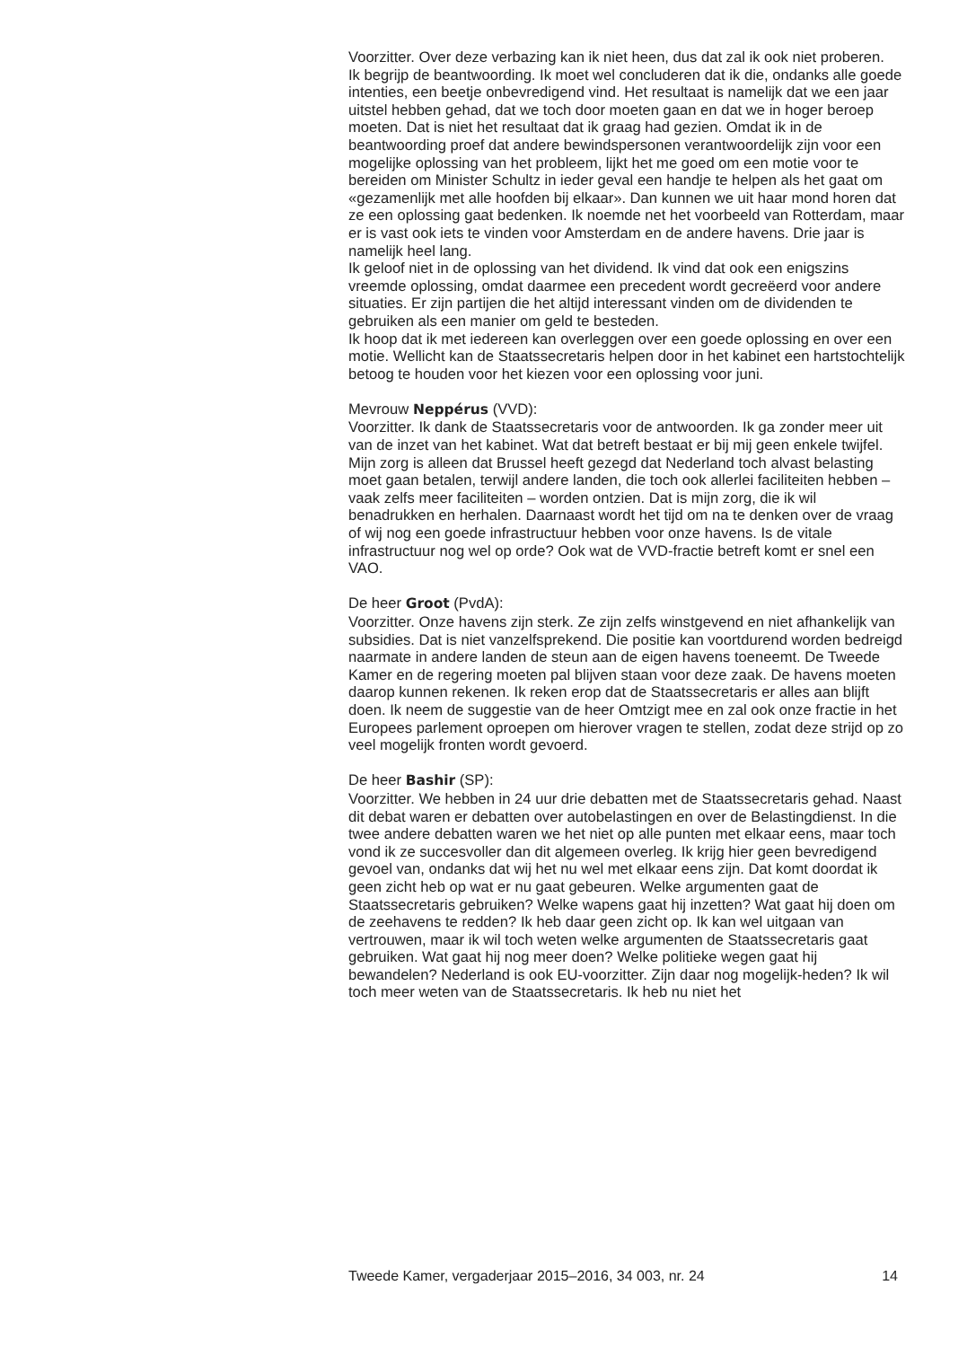Voorzitter. Over deze verbazing kan ik niet heen, dus dat zal ik ook niet proberen.
Ik begrijp de beantwoording. Ik moet wel concluderen dat ik die, ondanks alle goede intenties, een beetje onbevredigend vind. Het resultaat is namelijk dat we een jaar uitstel hebben gehad, dat we toch door moeten gaan en dat we in hoger beroep moeten. Dat is niet het resultaat dat ik graag had gezien. Omdat ik in de beantwoording proef dat andere bewindspersonen verantwoordelijk zijn voor een mogelijke oplossing van het probleem, lijkt het me goed om een motie voor te bereiden om Minister Schultz in ieder geval een handje te helpen als het gaat om «gezamenlijk met alle hoofden bij elkaar». Dan kunnen we uit haar mond horen dat ze een oplossing gaat bedenken. Ik noemde net het voorbeeld van Rotterdam, maar er is vast ook iets te vinden voor Amsterdam en de andere havens. Drie jaar is namelijk heel lang.
Ik geloof niet in de oplossing van het dividend. Ik vind dat ook een enigszins vreemde oplossing, omdat daarmee een precedent wordt gecreëerd voor andere situaties. Er zijn partijen die het altijd interessant vinden om de dividenden te gebruiken als een manier om geld te besteden.
Ik hoop dat ik met iedereen kan overleggen over een goede oplossing en over een motie. Wellicht kan de Staatssecretaris helpen door in het kabinet een hartstochtelijk betoog te houden voor het kiezen voor een oplossing voor juni.
Mevrouw Neppérus (VVD):
Voorzitter. Ik dank de Staatssecretaris voor de antwoorden. Ik ga zonder meer uit van de inzet van het kabinet. Wat dat betreft bestaat er bij mij geen enkele twijfel. Mijn zorg is alleen dat Brussel heeft gezegd dat Nederland toch alvast belasting moet gaan betalen, terwijl andere landen, die toch ook allerlei faciliteiten hebben – vaak zelfs meer faciliteiten – worden ontzien. Dat is mijn zorg, die ik wil benadrukken en herhalen. Daarnaast wordt het tijd om na te denken over de vraag of wij nog een goede infrastructuur hebben voor onze havens. Is de vitale infrastructuur nog wel op orde? Ook wat de VVD-fractie betreft komt er snel een VAO.
De heer Groot (PvdA):
Voorzitter. Onze havens zijn sterk. Ze zijn zelfs winstgevend en niet afhankelijk van subsidies. Dat is niet vanzelfsprekend. Die positie kan voortdurend worden bedreigd naarmate in andere landen de steun aan de eigen havens toeneemt. De Tweede Kamer en de regering moeten pal blijven staan voor deze zaak. De havens moeten daarop kunnen rekenen. Ik reken erop dat de Staatssecretaris er alles aan blijft doen. Ik neem de suggestie van de heer Omtzigt mee en zal ook onze fractie in het Europees parlement oproepen om hierover vragen te stellen, zodat deze strijd op zo veel mogelijk fronten wordt gevoerd.
De heer Bashir (SP):
Voorzitter. We hebben in 24 uur drie debatten met de Staatssecretaris gehad. Naast dit debat waren er debatten over autobelastingen en over de Belastingdienst. In die twee andere debatten waren we het niet op alle punten met elkaar eens, maar toch vond ik ze succesvoller dan dit algemeen overleg. Ik krijg hier geen bevredigend gevoel van, ondanks dat wij het nu wel met elkaar eens zijn. Dat komt doordat ik geen zicht heb op wat er nu gaat gebeuren. Welke argumenten gaat de Staatssecretaris gebruiken? Welke wapens gaat hij inzetten? Wat gaat hij doen om de zeehavens te redden? Ik heb daar geen zicht op. Ik kan wel uitgaan van vertrouwen, maar ik wil toch weten welke argumenten de Staatssecretaris gaat gebruiken. Wat gaat hij nog meer doen? Welke politieke wegen gaat hij bewandelen? Nederland is ook EU-voorzitter. Zijn daar nog mogelijk-heden? Ik wil toch meer weten van de Staatssecretaris. Ik heb nu niet het
Tweede Kamer, vergaderjaar 2015–2016, 34 003, nr. 24 14